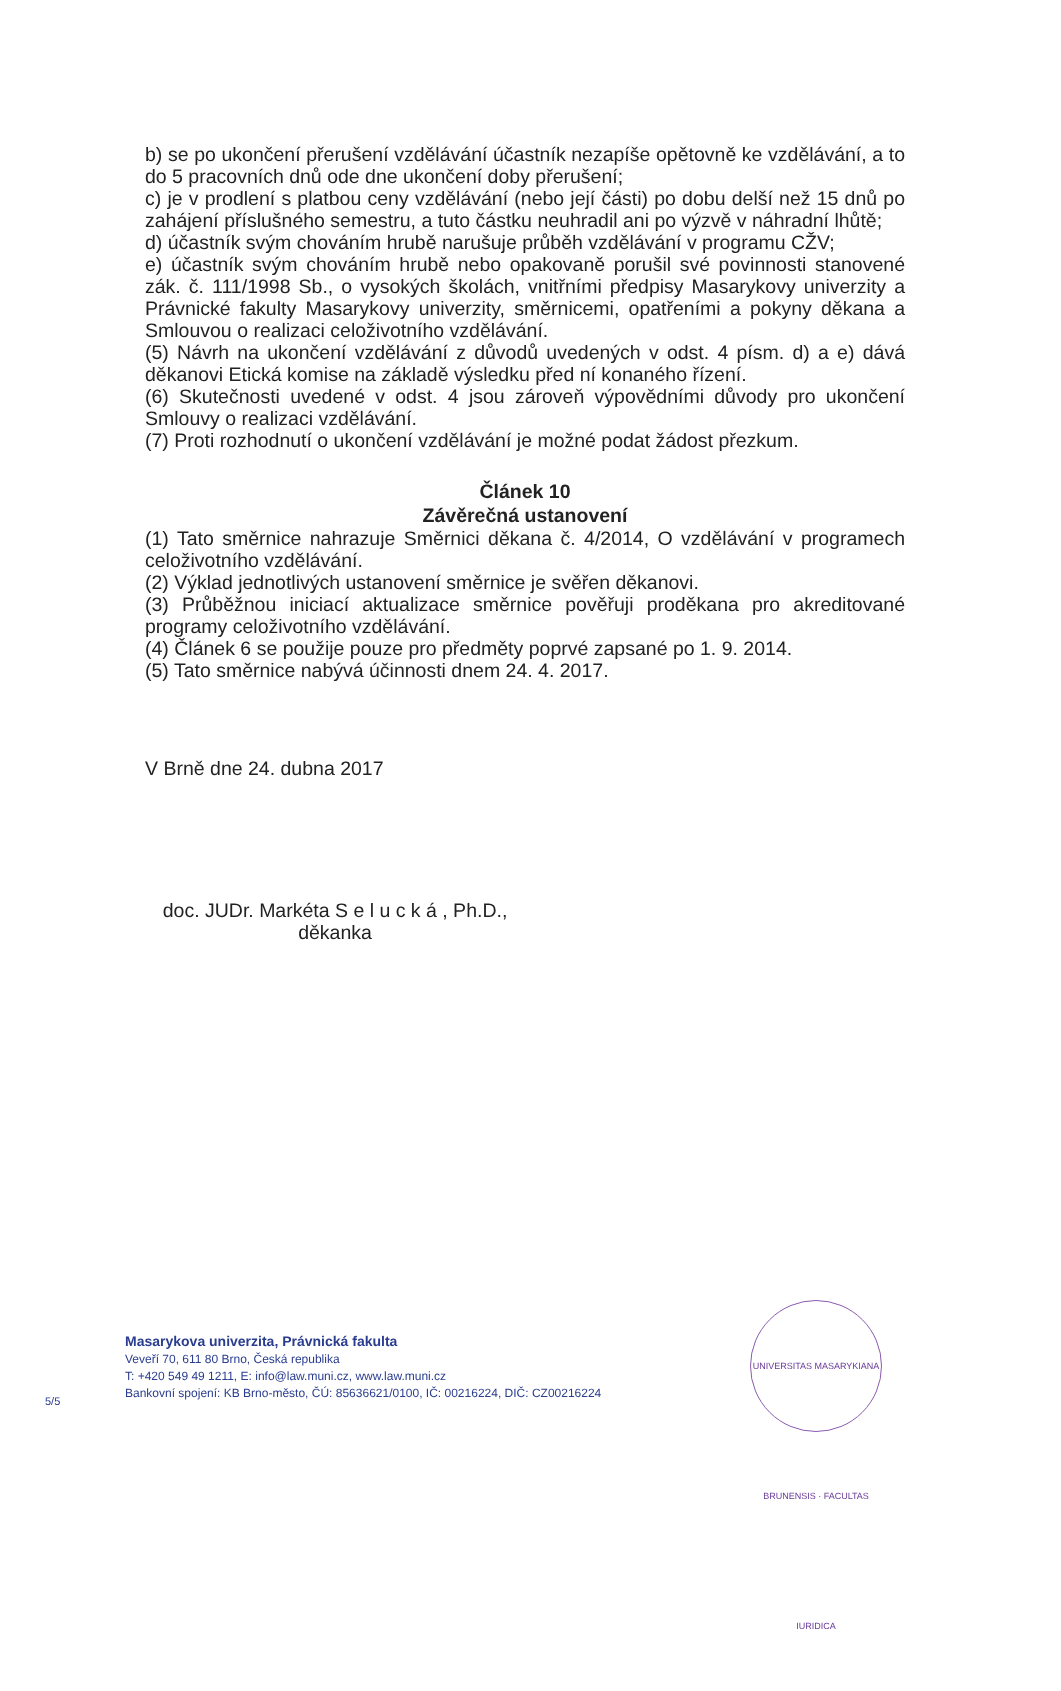b) se po ukončení přerušení vzdělávání účastník nezapíše opětovně ke vzdělávání, a to do 5 pracovních dnů ode dne ukončení doby přerušení;
c) je v prodlení s platbou ceny vzdělávání (nebo její části) po dobu delší než 15 dnů po zahájení příslušného semestru, a tuto částku neuhradil ani po výzvě v náhradní lhůtě;
d) účastník svým chováním hrubě narušuje průběh vzdělávání v programu CŽV;
e) účastník svým chováním hrubě nebo opakovaně porušil své povinnosti stanovené zák. č. 111/1998 Sb., o vysokých školách, vnitřními předpisy Masarykovy univerzity a Právnické fakulty Masarykovy univerzity, směrnicemi, opatřeními a pokyny děkana a Smlouvou o realizaci celoživotního vzdělávání.
(5) Návrh na ukončení vzdělávání z důvodů uvedených v odst. 4 písm. d) a e) dává děkanovi Etická komise na základě výsledku před ní konaného řízení.
(6) Skutečnosti uvedené v odst. 4 jsou zároveň výpovědními důvody pro ukončení Smlouvy o realizaci vzdělávání.
(7) Proti rozhodnutí o ukončení vzdělávání je možné podat žádost přezkum.
Článek 10
Závěrečná ustanovení
(1) Tato směrnice nahrazuje Směrnici děkana č. 4/2014, O vzdělávání v programech celoživotního vzdělávání.
(2) Výklad jednotlivých ustanovení směrnice je svěřen děkanovi.
(3) Průběžnou iniciací aktualizace směrnice pověřuji proděkana pro akreditované programy celoživotního vzdělávání.
(4) Článek 6 se použije pouze pro předměty poprvé zapsané po 1. 9. 2014.
(5) Tato směrnice nabývá účinnosti dnem 24. 4. 2017.
V Brně dne 24. dubna 2017
doc. JUDr. Markéta S e l u c k á , Ph.D.,
děkanka
Masarykova univerzita, Právnická fakulta
Veveří 70, 611 80 Brno, Česká republika
T: +420 549 49 1211, E: info@law.muni.cz, www.law.muni.cz
Bankovní spojení: KB Brno-město, ČÚ: 85636621/0100, IČ: 00216224, DIČ: CZ00216224
5/5
UNIVERSITAS MASARYKIANA BRUNENSIS · FACULTAS IURIDICA